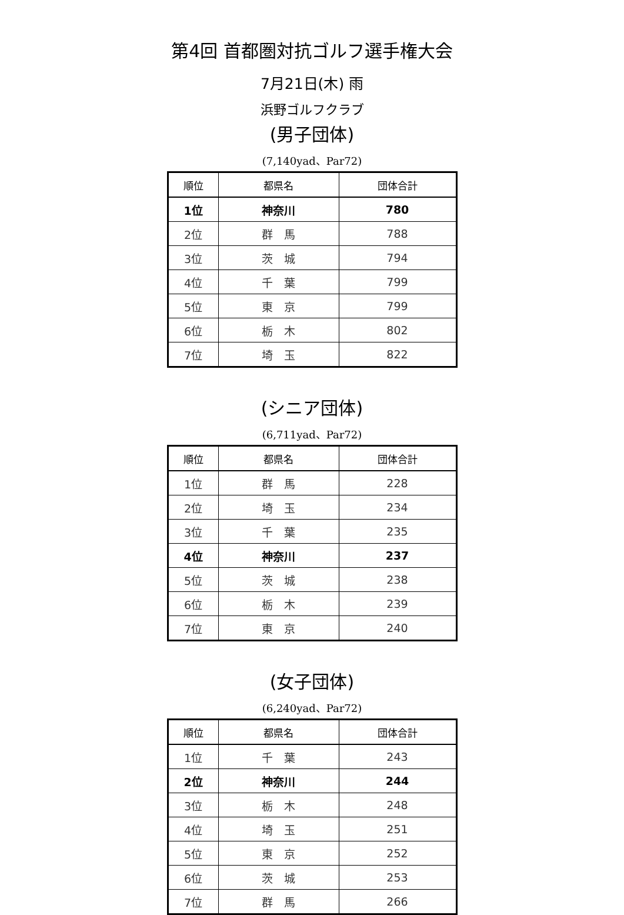第4回 首都圏対抗ゴルフ選手権大会
7月21日(木) 雨
浜野ゴルフクラブ
(男子団体)
(7,140yad、Par72)
| 順位 | 都県名 | 団体合計 |
| --- | --- | --- |
| 1位 | 神奈川 | 780 |
| 2位 | 群 馬 | 788 |
| 3位 | 茨 城 | 794 |
| 4位 | 千 葉 | 799 |
| 5位 | 東 京 | 799 |
| 6位 | 栃 木 | 802 |
| 7位 | 埼 玉 | 822 |
(シニア団体)
(6,711yad、Par72)
| 順位 | 都県名 | 団体合計 |
| --- | --- | --- |
| 1位 | 群 馬 | 228 |
| 2位 | 埼 玉 | 234 |
| 3位 | 千 葉 | 235 |
| 4位 | 神奈川 | 237 |
| 5位 | 茨 城 | 238 |
| 6位 | 栃 木 | 239 |
| 7位 | 東 京 | 240 |
(女子団体)
(6,240yad、Par72)
| 順位 | 都県名 | 団体合計 |
| --- | --- | --- |
| 1位 | 千 葉 | 243 |
| 2位 | 神奈川 | 244 |
| 3位 | 栃 木 | 248 |
| 4位 | 埼 玉 | 251 |
| 5位 | 東 京 | 252 |
| 6位 | 茨 城 | 253 |
| 7位 | 群 馬 | 266 |